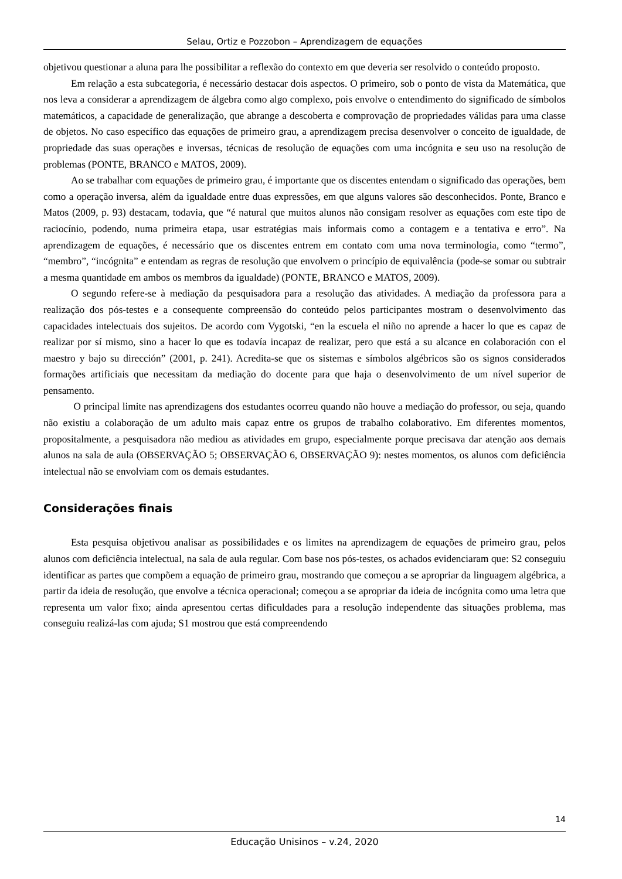Selau, Ortiz e Pozzobon – Aprendizagem de equações
objetivou questionar a aluna para lhe possibilitar a reflexão do contexto em que deveria ser resolvido o conteúdo proposto.
Em relação a esta subcategoria, é necessário destacar dois aspectos. O primeiro, sob o ponto de vista da Matemática, que nos leva a considerar a aprendizagem de álgebra como algo complexo, pois envolve o entendimento do significado de símbolos matemáticos, a capacidade de generalização, que abrange a descoberta e comprovação de propriedades válidas para uma classe de objetos. No caso específico das equações de primeiro grau, a aprendizagem precisa desenvolver o conceito de igualdade, de propriedade das suas operações e inversas, técnicas de resolução de equações com uma incógnita e seu uso na resolução de problemas (PONTE, BRANCO e MATOS, 2009).
Ao se trabalhar com equações de primeiro grau, é importante que os discentes entendam o significado das operações, bem como a operação inversa, além da igualdade entre duas expressões, em que alguns valores são desconhecidos. Ponte, Branco e Matos (2009, p. 93) destacam, todavia, que “é natural que muitos alunos não consigam resolver as equações com este tipo de raciocínio, podendo, numa primeira etapa, usar estratégias mais informais como a contagem e a tentativa e erro”. Na aprendizagem de equações, é necessário que os discentes entrem em contato com uma nova terminologia, como “termo”, “membro”, “incógnita” e entendam as regras de resolução que envolvem o princípio de equivalência (pode-se somar ou subtrair a mesma quantidade em ambos os membros da igualdade) (PONTE, BRANCO e MATOS, 2009).
O segundo refere-se à mediação da pesquisadora para a resolução das atividades. A mediação da professora para a realização dos pós-testes e a consequente compreensão do conteúdo pelos participantes mostram o desenvolvimento das capacidades intelectuais dos sujeitos. De acordo com Vygotski, “en la escuela el niño no aprende a hacer lo que es capaz de realizar por sí mismo, sino a hacer lo que es todavía incapaz de realizar, pero que está a su alcance en colaboración con el maestro y bajo su dirección” (2001, p. 241). Acredita-se que os sistemas e símbolos algébricos são os signos considerados formações artificiais que necessitam da mediação do docente para que haja o desenvolvimento de um nível superior de pensamento.
O principal limite nas aprendizagens dos estudantes ocorreu quando não houve a mediação do professor, ou seja, quando não existiu a colaboração de um adulto mais capaz entre os grupos de trabalho colaborativo. Em diferentes momentos, propositalmente, a pesquisadora não mediou as atividades em grupo, especialmente porque precisava dar atenção aos demais alunos na sala de aula (OBSERVAÇÃO 5; OBSERVAÇÃO 6, OBSERVAÇÃO 9): nestes momentos, os alunos com deficiência intelectual não se envolviam com os demais estudantes.
Considerações finais
Esta pesquisa objetivou analisar as possibilidades e os limites na aprendizagem de equações de primeiro grau, pelos alunos com deficiência intelectual, na sala de aula regular. Com base nos pós-testes, os achados evidenciaram que: S2 conseguiu identificar as partes que compõem a equação de primeiro grau, mostrando que começou a se apropriar da linguagem algébrica, a partir da ideia de resolução, que envolve a técnica operacional; começou a se apropriar da ideia de incógnita como uma letra que representa um valor fixo; ainda apresentou certas dificuldades para a resolução independente das situações problema, mas conseguiu realizá-las com ajuda; S1 mostrou que está compreendendo
14
Educação Unisinos – v.24, 2020